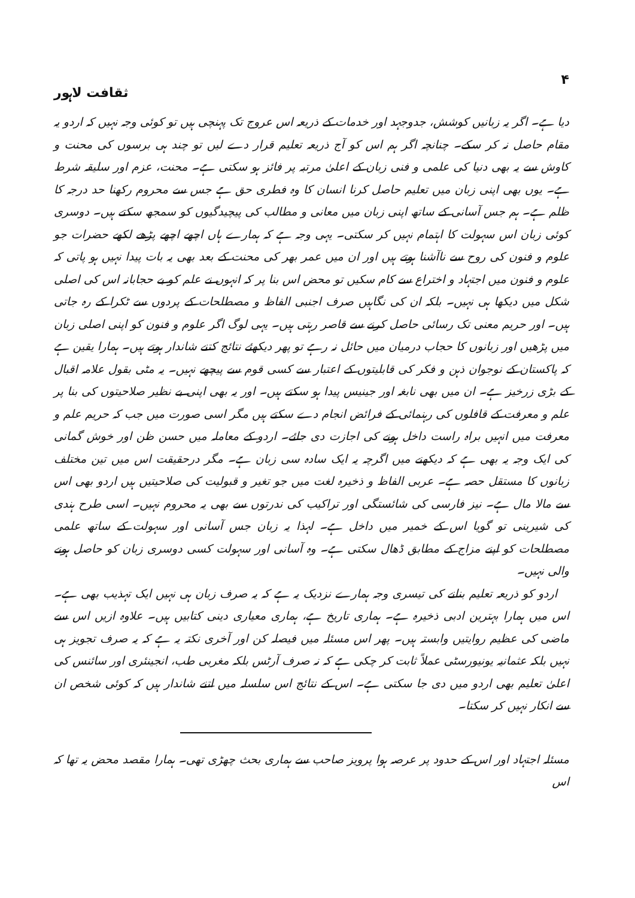۴ ثقافت لاہور
دیا ہے۔ اگر یہ زبانیں کوشش، جدوجہد اور خدمات کے ذریعہ اس عروج تک پہنچی ہیں تو کوئی وجہ نہیں کہ اردو یہ مقام حاصل نہ کر سکے۔ چنانچہ اگر ہم اس کو آج ذریعہ تعلیم قرار دے لیں تو چند ہی برسوں کی محنت و کاوش سے یہ بھی دنیا کی علمی و فنی زبان کے اعلیٰ مرتبہ پر فائز ہو سکتی ہے۔ محنت، عزم اور سلیقہ شرط ہے۔ یوں بھی اپنی زبان میں تعلیم حاصل کرنا انسان کا وہ فطری حق ہے جس سے محروم رکھنا حد درجہ کا ظلم ہے۔ ہم جس آسانی کے ساتھ اپنی زبان میں معانی و مطالب کی پیچیدگیوں کو سمجھ سکتے ہیں۔ دوسری کوئی زبان اس سہولت کا اہتمام نہیں کر سکتی۔ یہی وجہ ہے کہ ہمارے ہاں اچھے اچھے پڑھے لکھے حضرات جو علوم و فنون کی روح سے ناآشنا ہوتے ہیں اور ان میں عمر بھر کی محنت کے بعد بھی یہ بات پیدا نہیں ہو پاتی کہ علوم و فنون میں اجتہاد و اختراع سے کام سکیں تو محض اس بنا پر کہ انہوں نے علم کو بے حجابانہ اس کی اصلی شکل میں دیکھا ہی نہیں۔ بلکہ ان کی نگاہیں صرف اجنبی الفاظ و مصطلحات کے پردوں سے ٹکرا کے رہ جاتی ہیں۔ اور حریم معنی تک رسائی حاصل کرنے سے قاصر رہتی ہیں۔ یہی لوگ اگر علوم و فنون کو اپنی اصلی زبان میں پڑھیں اور زبانوں کا حجاب درمیان میں حائل نہ رہے تو پھر دیکھئے نتائج کتنے شاندار ہوتے ہیں۔ ہمارا یقین ہے کہ پاکستان کے نوجوان ذہن و فکر کی قابلیتوں کے اعتبار سے کسی قوم سے پیچھے نہیں۔ یہ مٹی بقول علامہ اقبال کے بڑی زرخیز ہے۔ ان میں بھی نابغہ اور جینیس پیدا ہو سکتے ہیں۔ اور یہ بھی اپنی بے نظیر صلاحیتوں کی بنا پر علم و معرفت کے قافلوں کی رہنمائی کے فرائض انجام دے سکتے ہیں مگر اسی صورت میں جب کہ حریم علم و معرفت میں انہیں براہ راست داخل ہونے کی اجازت دی جائے۔ اردو کے معاملہ میں حسن ظن اور خوش گمانی کی ایک وجہ یہ بھی ہے کہ دیکھنے میں اگرچہ یہ ایک سادہ سی زبان ہے۔ مگر درحقیقت اس میں تین مختلف زبانوں کا مستقل حصہ ہے۔ عربی الفاظ و ذخیرہ لغت میں جو تغیر و قبولیت کی صلاحیتیں ہیں اردو بھی اس سے مالا مال ہے۔ نیز فارسی کی شائستگی اور تراکیب کی ندرتوں سے بھی یہ محروم نہیں۔ اسی طرح ہندی کی شیرینی تو گویا اس کے خمیر میں داخل ہے۔ لہذا یہ زبان جس آسانی اور سہولت کے ساتھ علمی مصطلحات کو اپنے مزاج کے مطابق ڈھال سکتی ہے۔ وہ آسانی اور سہولت کسی دوسری زبان کو حاصل ہونے والی نہیں۔
اردو کو ذریعہ تعلیم بنانے کی تیسری وجہ ہمارے نزدیک یہ ہے کہ یہ صرف زبان ہی نہیں ایک تہذیب بھی ہے۔ اس میں ہمارا بہترین ادبی ذخیرہ ہے۔ ہماری تاریخ ہے، ہماری معیاری دینی کتابیں ہیں۔ علاوہ ازیں اس سے ماضی کی عظیم روایتیں وابستہ ہیں۔ پھر اس مسئلہ میں فیصلہ کن اور آخری نکتہ یہ ہے کہ یہ صرف تجویز ہی نہیں بلکہ عثمانیہ یونیورسٹی عملاً ثابت کر چکی ہے کہ نہ صرف آرٹس بلکہ مغربی طب، انجینئری اور سائنس کی اعلیٰ تعلیم بھی اردو میں دی جا سکتی ہے۔ اس کے نتائج اس سلسلہ میں اتنے شاندار ہیں کہ کوئی شخص ان سے انکار نہیں کر سکتا۔
مسئلہ اجتہاد اور اس کے حدود پر عرصہ ہوا پرویز صاحب سے ہماری بحث چھڑی تھی۔ ہمارا مقصد محض یہ تھا کہ اس